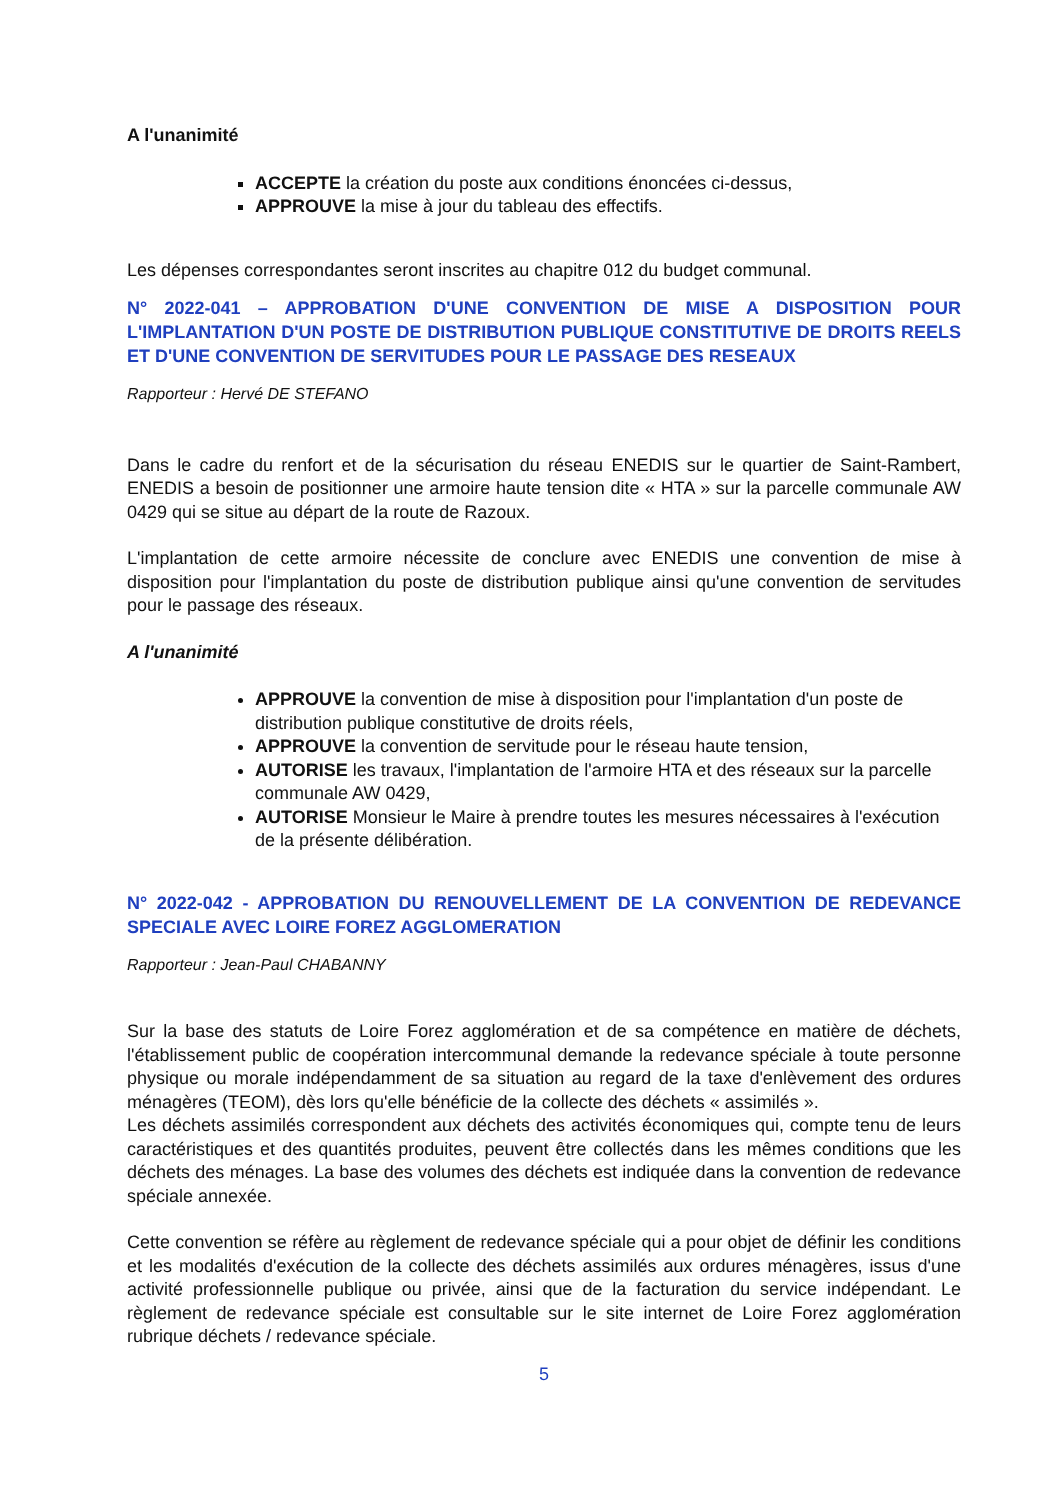A l'unanimité
ACCEPTE la création du poste aux conditions énoncées ci-dessus,
APPROUVE la mise à jour du tableau des effectifs.
Les dépenses correspondantes seront inscrites au chapitre 012 du budget communal.
N° 2022-041 – APPROBATION D'UNE CONVENTION DE MISE A DISPOSITION POUR L'IMPLANTATION D'UN POSTE DE DISTRIBUTION PUBLIQUE CONSTITUTIVE DE DROITS REELS ET D'UNE CONVENTION DE SERVITUDES POUR LE PASSAGE DES RESEAUX
Rapporteur : Hervé DE STEFANO
Dans le cadre du renfort et de la sécurisation du réseau ENEDIS sur le quartier de Saint-Rambert, ENEDIS a besoin de positionner une armoire haute tension dite « HTA » sur la parcelle communale AW 0429 qui se situe au départ de la route de Razoux.
L'implantation de cette armoire nécessite de conclure avec ENEDIS une convention de mise à disposition pour l'implantation du poste de distribution publique ainsi qu'une convention de servitudes pour le passage des réseaux.
A l'unanimité
APPROUVE la convention de mise à disposition pour l'implantation d'un poste de distribution publique constitutive de droits réels,
APPROUVE la convention de servitude pour le réseau haute tension,
AUTORISE les travaux, l'implantation de l'armoire HTA et des réseaux sur la parcelle communale AW 0429,
AUTORISE Monsieur le Maire à prendre toutes les mesures nécessaires à l'exécution de la présente délibération.
N° 2022-042 - APPROBATION DU RENOUVELLEMENT DE LA CONVENTION DE REDEVANCE SPECIALE AVEC LOIRE FOREZ AGGLOMERATION
Rapporteur : Jean-Paul CHABANNY
Sur la base des statuts de Loire Forez agglomération et de sa compétence en matière de déchets, l'établissement public de coopération intercommunal demande la redevance spéciale à toute personne physique ou morale indépendamment de sa situation au regard de la taxe d'enlèvement des ordures ménagères (TEOM), dès lors qu'elle bénéficie de la collecte des déchets « assimilés ».
Les déchets assimilés correspondent aux déchets des activités économiques qui, compte tenu de leurs caractéristiques et des quantités produites, peuvent être collectés dans les mêmes conditions que les déchets des ménages. La base des volumes des déchets est indiquée dans la convention de redevance spéciale annexée.
Cette convention se réfère au règlement de redevance spéciale qui a pour objet de définir les conditions et les modalités d'exécution de la collecte des déchets assimilés aux ordures ménagères, issus d'une activité professionnelle publique ou privée, ainsi que de la facturation du service indépendant. Le règlement de redevance spéciale est consultable sur le site internet de Loire Forez agglomération rubrique déchets / redevance spéciale.
5